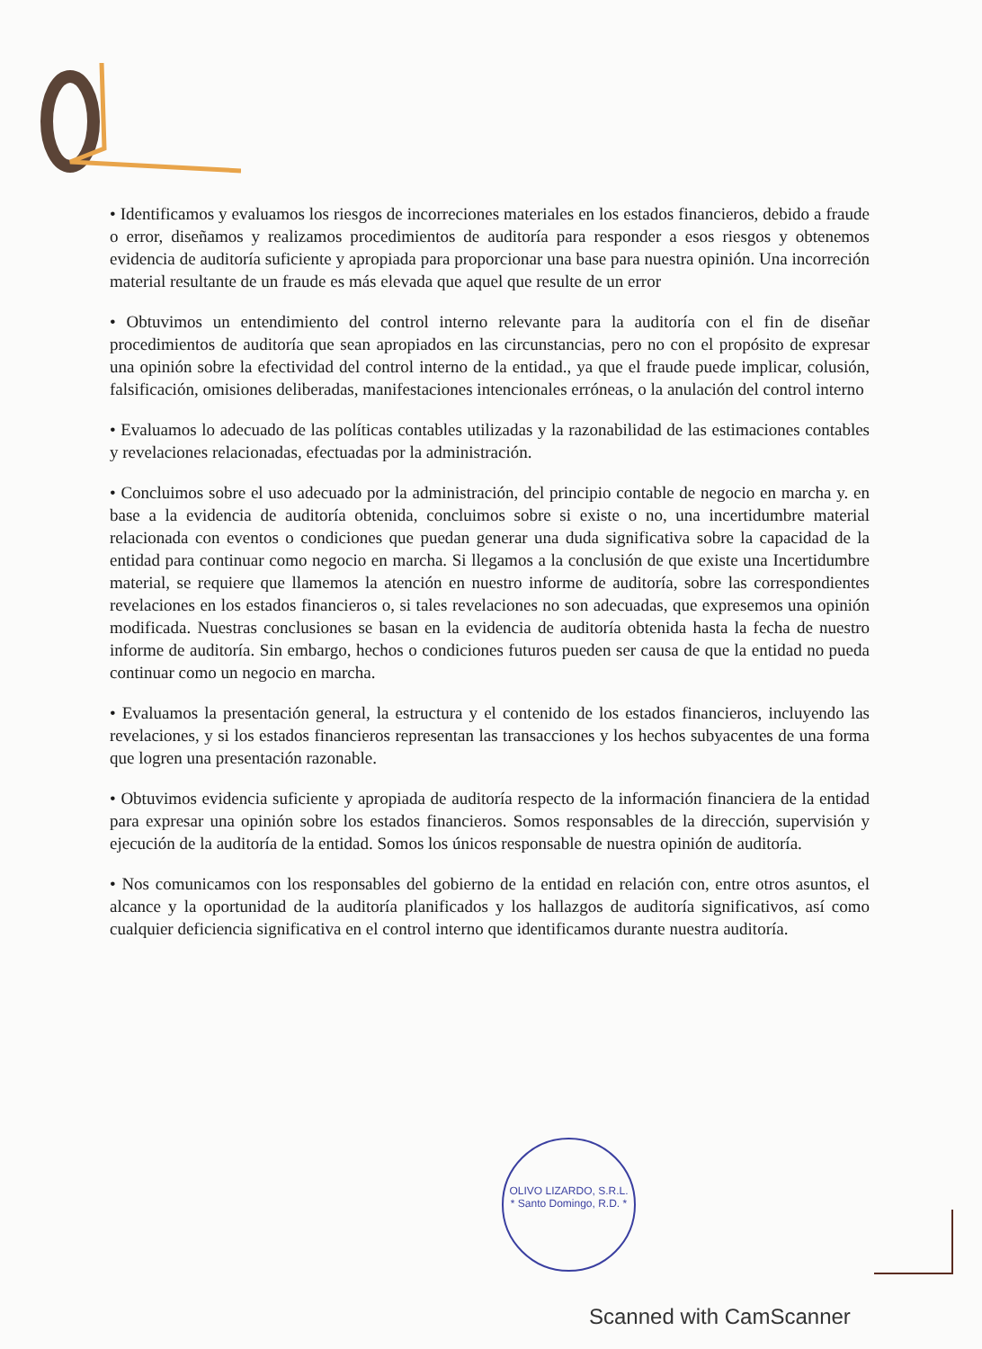• Identificamos y evaluamos los riesgos de incorreciones materiales en los estados financieros, debido a fraude o error, diseñamos y realizamos procedimientos de auditoría para responder a esos riesgos y obtenemos evidencia de auditoría suficiente y apropiada para proporcionar una base para nuestra opinión. Una incorreción material resultante de un fraude es más elevada que aquel que resulte de un error
• Obtuvimos un entendimiento del control interno relevante para la auditoría con el fin de diseñar procedimientos de auditoría que sean apropiados en las circunstancias, pero no con el propósito de expresar una opinión sobre la efectividad del control interno de la entidad., ya que el fraude puede implicar, colusión, falsificación, omisiones deliberadas, manifestaciones intencionales erróneas, o la anulación del control interno
• Evaluamos lo adecuado de las políticas contables utilizadas y la razonabilidad de las estimaciones contables y revelaciones relacionadas, efectuadas por la administración.
• Concluimos sobre el uso adecuado por la administración, del principio contable de negocio en marcha y. en base a la evidencia de auditoría obtenida, concluimos sobre si existe o no, una incertidumbre material relacionada con eventos o condiciones que puedan generar una duda significativa sobre la capacidad de la entidad para continuar como negocio en marcha. Si llegamos a la conclusión de que existe una Incertidumbre material, se requiere que llamemos la atención en nuestro informe de auditoría, sobre las correspondientes revelaciones en los estados financieros o, si tales revelaciones no son adecuadas, que expresemos una opinión modificada. Nuestras conclusiones se basan en la evidencia de auditoría obtenida hasta la fecha de nuestro informe de auditoría. Sin embargo, hechos o condiciones futuros pueden ser causa de que la entidad no pueda continuar como un negocio en marcha.
• Evaluamos la presentación general, la estructura y el contenido de los estados financieros, incluyendo las revelaciones, y si los estados financieros representan las transacciones y los hechos subyacentes de una forma que logren una presentación razonable.
• Obtuvimos evidencia suficiente y apropiada de auditoría respecto de la información financiera de la entidad para expresar una opinión sobre los estados financieros. Somos responsables de la dirección, supervisión y ejecución de la auditoría de la entidad. Somos los únicos responsable de nuestra opinión de auditoría.
• Nos comunicamos con los responsables del gobierno de la entidad en relación con, entre otros asuntos, el alcance y la oportunidad de la auditoría planificados y los hallazgos de auditoría significativos, así como cualquier deficiencia significativa en el control interno que identificamos durante nuestra auditoría.
OLIVO LIZARDO, S.R.L.
* Santo Domingo, R.D. *
Scanned with CamScanner